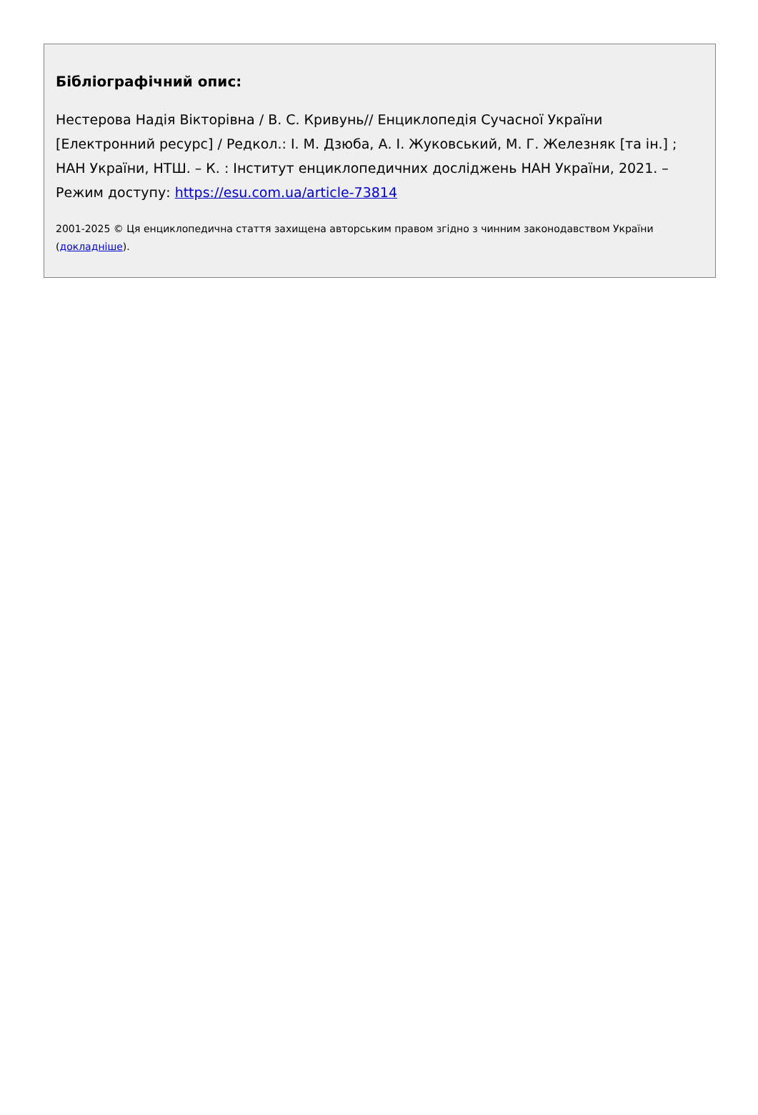Бібліографічний опис:
Нестерова Надія Вікторівна / В. С. Кривунь// Енциклопедія Сучасної України [Електронний ресурс] / Редкол.: І. М. Дзюба, А. І. Жуковський, М. Г. Железняк [та ін.] ; НАН України, НТШ. – К. : Інститут енциклопедичних досліджень НАН України, 2021. – Режим доступу: https://esu.com.ua/article-73814
2001-2025 © Ця енциклопедична стаття захищена авторським правом згідно з чинним законодавством України (докладніше).